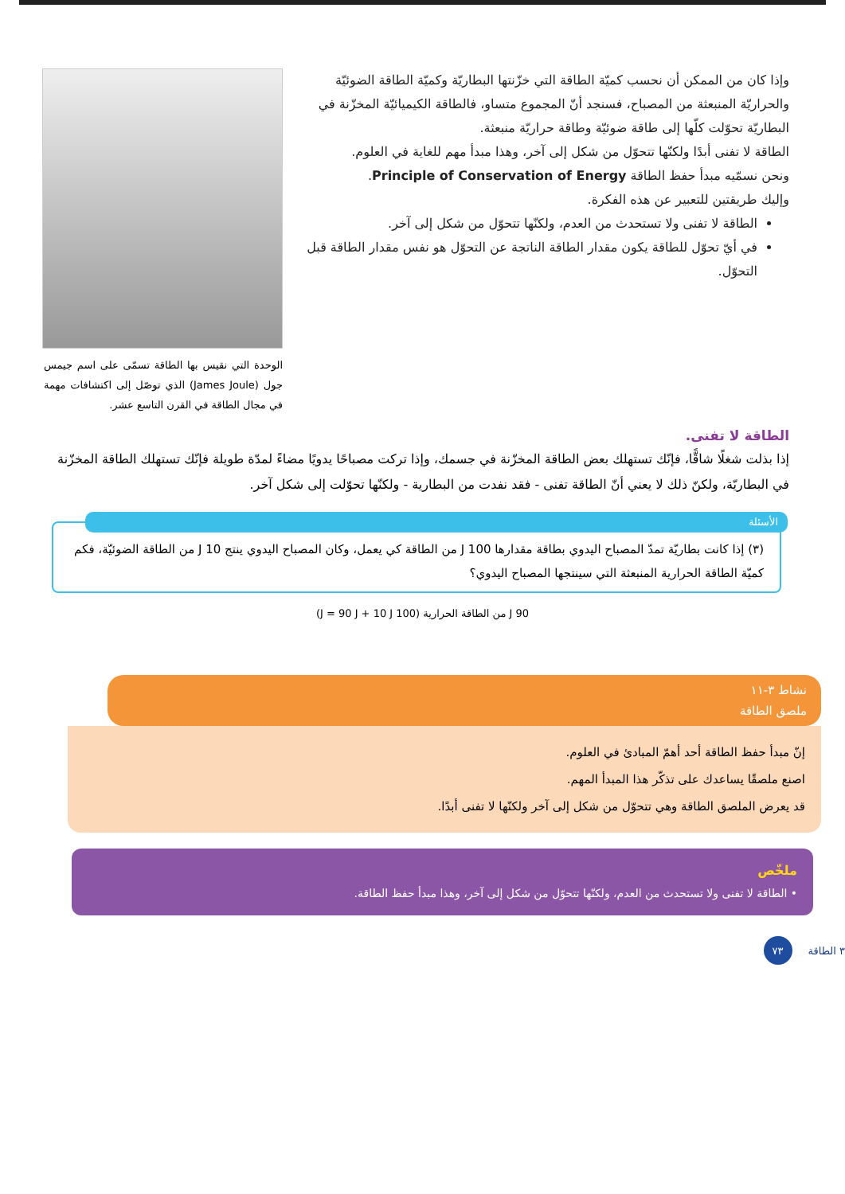وإذا كان من الممكن أن نحسب كميّة الطاقة التي خزّنتها البطاريّة وكميّة الطاقة الضوئيّة والحراريّة المنبعثة من المصباح، فسنجد أنّ المجموع متساو، فالطاقة الكيميائيّة المخزّنة في البطاريّة تحوّلت كلّها إلى طاقة ضوئيّة وطاقة حراريّة منبعثة.
الطاقة لا تفنى أبدًا ولكنّها تتحوّل من شكل إلى آخر، وهذا مبدأ مهم للغاية في العلوم.
ونحن نسمّيه مبدأ حفظ الطاقة Principle of Conservation of Energy.
وإليك طريقتين للتعبير عن هذه الفكرة.
الطاقة لا تفنى ولا تستحدث من العدم، ولكنّها تتحوّل من شكل إلى آخر.
في أيّ تحوّل للطاقة يكون مقدار الطاقة الناتجة عن التحوّل هو نفس مقدار الطاقة قبل التحوّل.
الوحدة التي نقيس بها الطاقة تسمّى على اسم جيمس جول (James Joule) الذي توصّل إلى اكتشافات مهمة في مجال الطاقة في القرن التاسع عشر.
الطاقة لا تفنى.
إذا بذلت شغلًا شاقًّا، فإنّك تستهلك بعض الطاقة المخزّنة في جسمك، وإذا تركت مصباحًا يدويًا مضاءً لمدّة طويلة فإنّك تستهلك الطاقة المخزّنة في البطاريّة، ولكنّ ذلك لا يعني أنّ الطاقة تفنى - فقد نفدت من البطارية - ولكنّها تحوّلت إلى شكل آخر.
الأسئلة
(٣) إذا كانت بطاريّة تمدّ المصباح اليدوي بطاقة مقدارها 100 J من الطاقة كي يعمل، وكان المصباح اليدوي ينتج 10 J من الطاقة الضوئيّة، فكم كميّة الطاقة الحرارية المنبعثة التي سينتجها المصباح اليدوي؟
90 J من الطاقة الحرارية (100 J = 90 J + 10 J)
نشاط ٣-١١
ملصق الطاقة
إنّ مبدأ حفظ الطاقة أحد أهمّ المبادئ في العلوم.
اصنع ملصقًا يساعدك على تذكّر هذا المبدأ المهم.
قد يعرض الملصق الطاقة وهي تتحوّل من شكل إلى آخر ولكنّها لا تفنى أبدًا.
ملخّص
• الطاقة لا تفنى ولا تستحدث من العدم، ولكنّها تتحوّل من شكل إلى آخر، وهذا مبدأ حفظ الطاقة.
٧٣ ٣ الطاقة